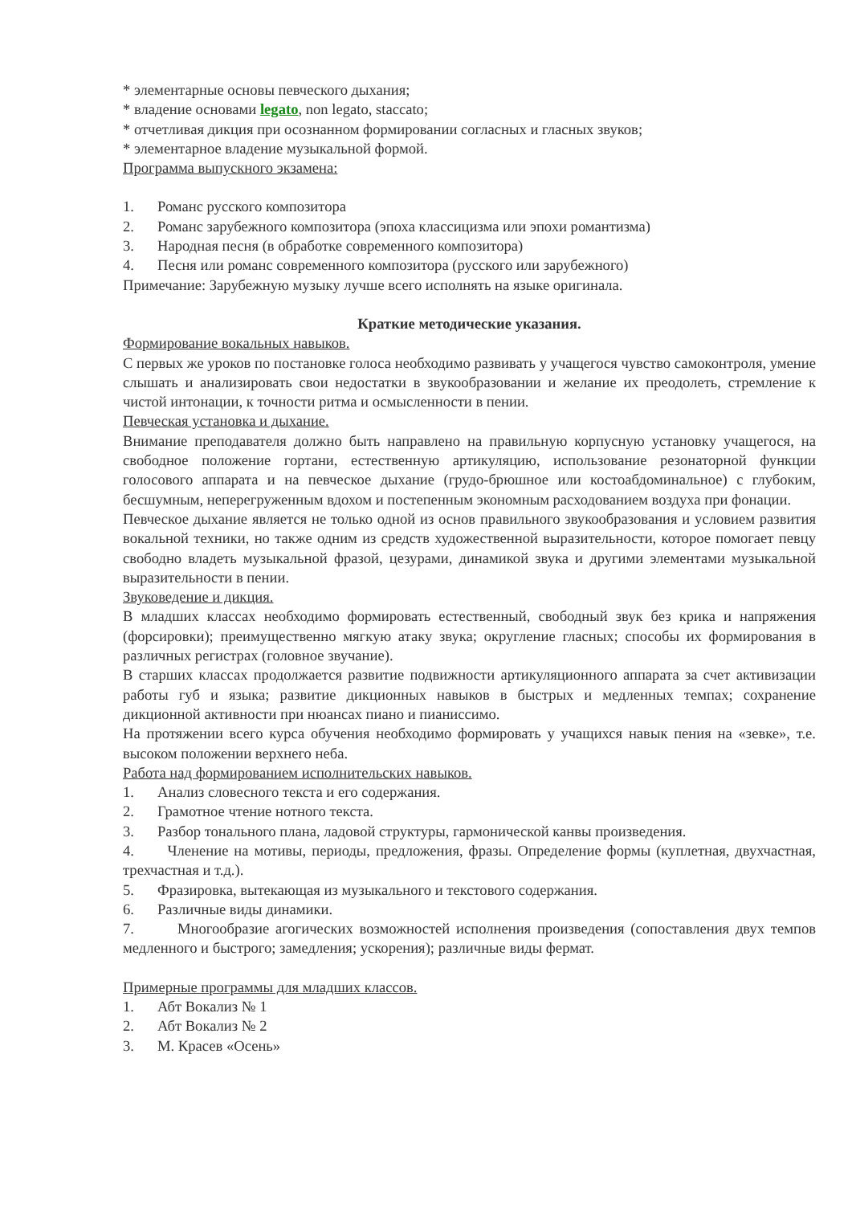* элементарные основы певческого дыхания;
* владение основами legato, non legato, staccato;
* отчетливая дикция при осознанном формировании согласных и гласных звуков;
* элементарное владение музыкальной формой.
Программа выпускного экзамена:
1. Романс русского композитора
2. Романс зарубежного композитора (эпоха классицизма или эпохи романтизма)
3. Народная песня (в обработке современного композитора)
4. Песня или романс современного композитора (русского или зарубежного)
Примечание: Зарубежную музыку лучше всего исполнять на языке оригинала.
Краткие методические указания.
Формирование вокальных навыков.
С первых же уроков по постановке голоса необходимо развивать у учащегося чувство самоконтроля, умение слышать и анализировать свои недостатки в звукообразовании и желание их преодолеть, стремление к чистой интонации, к точности ритма и осмысленности в пении.
Певческая установка и дыхание.
Внимание преподавателя должно быть направлено на правильную корпусную установку учащегося, на свободное положение гортани, естественную артикуляцию, использование резонаторной функции голосового аппарата и на певческое дыхание (грудо-брюшное или костоабдоминальное) с глубоким, бесшумным, неперегруженным вдохом и постепенным экономным расходованием воздуха при фонации.
Певческое дыхание является не только одной из основ правильного звукообразования и условием развития вокальной техники, но также одним из средств художественной выразительности, которое помогает певцу свободно владеть музыкальной фразой, цезурами, динамикой звука и другими элементами музыкальной выразительности в пении.
Звуковедение и дикция.
В младших классах необходимо формировать естественный, свободный звук без крика и напряжения (форсировки); преимущественно мягкую атаку звука; округление гласных; способы их формирования в различных регистрах (головное звучание).
В старших классах продолжается развитие подвижности артикуляционного аппарата за счет активизации работы губ и языка; развитие дикционных навыков в быстрых и медленных темпах; сохранение дикционной активности при нюансах пиано и пианиссимо.
На протяжении всего курса обучения необходимо формировать у учащихся навык пения на «зевке», т.е. высоком положении верхнего неба.
Работа над формированием исполнительских навыков.
1. Анализ словесного текста и его содержания.
2. Грамотное чтение нотного текста.
3. Разбор тонального плана, ладовой структуры, гармонической канвы произведения.
4. Членение на мотивы, периоды, предложения, фразы. Определение формы (куплетная, двухчастная, трехчастная и т.д.).
5. Фразировка, вытекающая из музыкального и текстового содержания.
6. Различные виды динамики.
7. Многообразие агогических возможностей исполнения произведения (сопоставления двух темпов медленного и быстрого; замедления; ускорения); различные виды фермат.
Примерные программы для младших классов.
1. Абт Вокализ № 1
2. Абт Вокализ № 2
3. М. Красев «Осень»